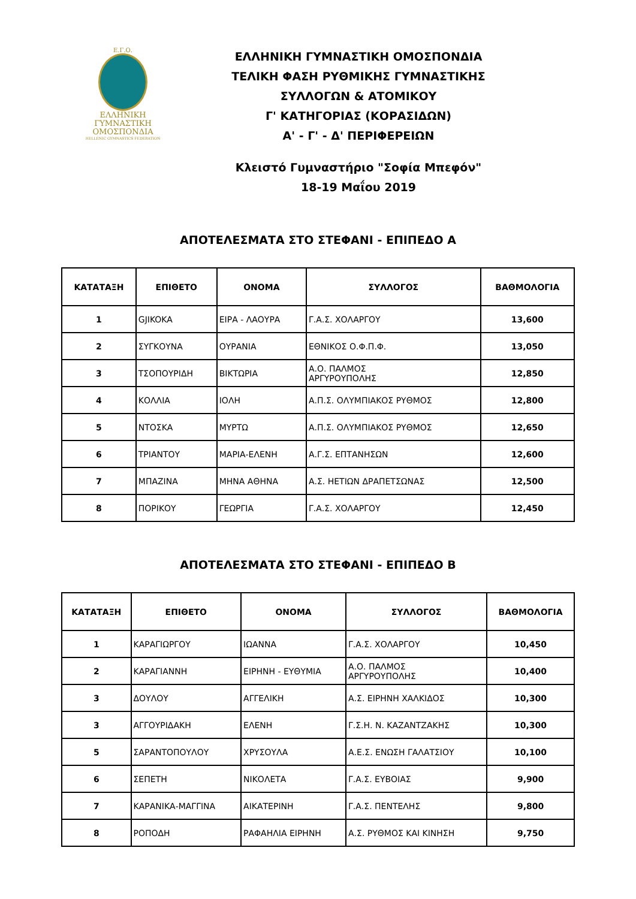Ε.Γ.Ο.
ΕΛΛΗΝΙΚΗ
ΓΥΜΝΑΣΤΙΚΗ
ΟΜΟΣΠΟΝΔΙΑ
HELLENIC GYMNASTICS FEDERATION
ΕΛΛΗΝΙΚΗ ΓΥΜΝΑΣΤΙΚΗ ΟΜΟΣΠΟΝΔΙΑ
ΤΕΛΙΚΗ ΦΑΣΗ ΡΥΘΜΙΚΗΣ ΓΥΜΝΑΣΤΙΚΗΣ
ΣΥΛΛΟΓΩΝ & ΑΤΟΜΙΚΟΥ
Γ' ΚΑΤΗΓΟΡΙΑΣ (ΚΟΡΑΣΙΔΩΝ)
Α' - Γ' - Δ' ΠΕΡΙΦΕΡΕΙΩΝ
Κλειστό Γυμναστήριο "Σοφία Μπεφόν"
18-19 Μαΐου 2019
ΑΠΟΤΕΛΕΣΜΑΤΑ ΣΤΟ ΣΤΕΦΑΝΙ - ΕΠΙΠΕΔΟ Α
| ΚΑΤΑΤΑΞΗ | ΕΠΙΘΕΤΟ | ΟΝΟΜΑ | ΣΥΛΛΟΓΟΣ | ΒΑΘΜΟΛΟΓΙΑ |
| --- | --- | --- | --- | --- |
| 1 | GJIKOKA | ΕΙΡΑ - ΛΑΟΥΡΑ | Γ.Α.Σ. ΧΟΛΑΡΓΟΥ | 13,600 |
| 2 | ΣΥΓΚΟΥΝΑ | ΟΥΡΑΝΙΑ | ΕΘΝΙΚΟΣ Ο.Φ.Π.Φ. | 13,050 |
| 3 | ΤΣΟΠΟΥΡΙΔΗ | ΒΙΚΤΩΡΙΑ | Α.Ο. ΠΑΛΜΟΣ ΑΡΓΥΡΟΥΠΟΛΗΣ | 12,850 |
| 4 | ΚΟΛΛΙΑ | ΙΟΛΗ | Α.Π.Σ. ΟΛΥΜΠΙΑΚΟΣ ΡΥΘΜΟΣ | 12,800 |
| 5 | ΝΤΟΣΚΑ | ΜΥΡΤΩ | Α.Π.Σ. ΟΛΥΜΠΙΑΚΟΣ ΡΥΘΜΟΣ | 12,650 |
| 6 | ΤΡΙΑΝΤΟΥ | ΜΑΡΙΑ-ΕΛΕΝΗ | Α.Γ.Σ. ΕΠΤΑΝΗΣΩΝ | 12,600 |
| 7 | ΜΠΑΖΙΝΑ | ΜΗΝΑ ΑΘΗΝΑ | Α.Σ. ΗΕΤΙΩΝ ΔΡΑΠΕΤΣΩΝΑΣ | 12,500 |
| 8 | ΠΟΡΙΚΟΥ | ΓΕΩΡΓΙΑ | Γ.Α.Σ. ΧΟΛΑΡΓΟΥ | 12,450 |
ΑΠΟΤΕΛΕΣΜΑΤΑ ΣΤΟ ΣΤΕΦΑΝΙ - ΕΠΙΠΕΔΟ Β
| ΚΑΤΑΤΑΞΗ | ΕΠΙΘΕΤΟ | ΟΝΟΜΑ | ΣΥΛΛΟΓΟΣ | ΒΑΘΜΟΛΟΓΙΑ |
| --- | --- | --- | --- | --- |
| 1 | ΚΑΡΑΓΙΩΡΓΟΥ | ΙΩΑΝΝΑ | Γ.Α.Σ. ΧΟΛΑΡΓΟΥ | 10,450 |
| 2 | ΚΑΡΑΓΙΑΝΝΗ | ΕΙΡΗΝΗ - ΕΥΘΥΜΙΑ | Α.Ο. ΠΑΛΜΟΣ ΑΡΓΥΡΟΥΠΟΛΗΣ | 10,400 |
| 3 | ΔΟΥΛΟΥ | ΑΓΓΕΛΙΚΗ | Α.Σ. ΕΙΡΗΝΗ ΧΑΛΚΙΔΟΣ | 10,300 |
| 3 | ΑΓΓΟΥΡΙΔΑΚΗ | ΕΛΕΝΗ | Γ.Σ.Η. Ν. ΚΑΖΑΝΤΖΑΚΗΣ | 10,300 |
| 5 | ΣΑΡΑΝΤΟΠΟΥΛΟΥ | ΧΡΥΣΟΥΛΑ | Α.Ε.Σ. ΕΝΩΣΗ ΓΑΛΑΤΣΙΟΥ | 10,100 |
| 6 | ΣΕΠΕΤΗ | ΝΙΚΟΛΕΤΑ | Γ.Α.Σ. ΕΥΒΟΙΑΣ | 9,900 |
| 7 | ΚΑΡΑΝΙΚΑ-ΜΑΓΓΙΝΑ | ΑΙΚΑΤΕΡΙΝΗ | Γ.Α.Σ. ΠΕΝΤΕΛΗΣ | 9,800 |
| 8 | ΡΟΠΟΔΗ | ΡΑΦΑΗΛΙΑ ΕΙΡΗΝΗ | Α.Σ. ΡΥΘΜΟΣ ΚΑΙ ΚΙΝΗΣΗ | 9,750 |